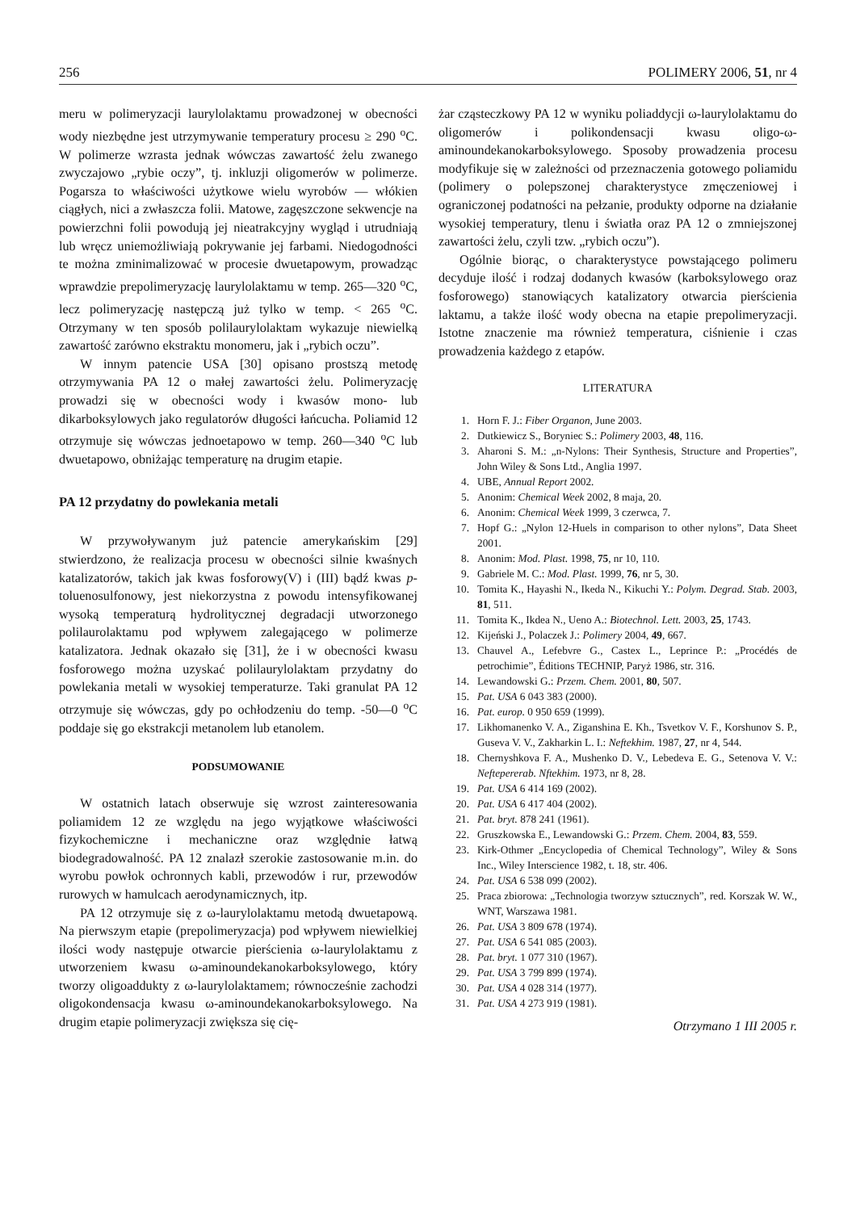256 POLIMERY 2006, 51, nr 4
meru w polimeryzacji laurylolaktamu prowadzonej w obecności wody niezbędne jest utrzymywanie temperatury procesu ≥ 290 <sup>o</sup>C. W polimerze wzrasta jednak wówczas zawartość żelu zwanego zwyczajowo „rybie oczy”, tj. inkluzji oligomerów w polimerze. Pogarsza to właściwości użytkowe wielu wyrobów — włókien ciągłych, nici a zwłaszcza folii. Matowe, zagęszczone sekwencje na powierzchni folii powodują jej nieatrakcyjny wygląd i utrudniają lub wręcz uniemożliwiają pokrywanie jej farbami. Niedogodności te można zminimalizować w procesie dwuetapowym, prowadząc wprawdzie prepolimeryzację laurylolaktamu w temp. 265—320 <sup>o</sup>C, lecz polimeryzację następczą już tylko w temp. < 265 <sup>o</sup>C. Otrzymany w ten sposób polilaurylolaktam wykazuje niewielką zawartość zarówno ekstraktu monomeru, jak i „rybich oczu”.
W innym patencie USA [30] opisano prostszą metodę otrzymywania PA 12 o małej zawartości żelu. Polimeryzację prowadzi się w obecności wody i kwasów mono- lub dikarboksylowych jako regulatorów długości łańcucha. Poliamid 12 otrzymuje się wówczas jednoetapowo w temp. 260—340 <sup>o</sup>C lub dwuetapowo, obniżając temperaturę na drugim etapie.
PA 12 przydatny do powlekania metali
W przywoływanym już patencie amerykańskim [29] stwierdzono, że realizacja procesu w obecności silnie kwaśnych katalizatorów, takich jak kwas fosforowy(V) i (III) bądź kwas p-toluenosulfonowy, jest niekorzystna z powodu intensyfikowanej wysoką temperaturą hydrolitycznej degradacji utworzonego polilaurolaktamu pod wpływem zalegającego w polimerze katalizatora. Jednak okazało się [31], że i w obecności kwasu fosforowego można uzyskać polilaurylolaktam przydatny do powlekania metali w wysokiej temperaturze. Taki granulat PA 12 otrzymuje się wówczas, gdy po ochłodzeniu do temp. -50—0 <sup>o</sup>C poddaje się go ekstrakcji metanolem lub etanolem.
PODSUMOWANIE
W ostatnich latach obserwuje się wzrost zainteresowania poliamidem 12 ze względu na jego wyjątkowe właściwości fizykochemiczne i mechaniczne oraz względnie łatwą biodegradowalność. PA 12 znalazł szerokie zastosowanie m.in. do wyrobu powłok ochronnych kabli, przewodów i rur, przewodów rurowych w hamulcach aerodynamicznych, itp.
PA 12 otrzymuje się z ω-laurylolaktamu metodą dwuetapową. Na pierwszym etapie (prepolimeryzacja) pod wpływem niewielkiej ilości wody następuje otwarcie pierścienia ω-laurylolaktamu z utworzeniem kwasu ω-aminoundekanokarboksylowego, który tworzy oligoaddukty z ω-laurylolaktamem; równocześnie zachodzi oligokondensacja kwasu ω-aminoundekanokarboksylowego. Na drugim etapie polimeryzacji zwiększa się cię-
żar cząsteczkowy PA 12 w wyniku poliaddycji ω-laurylolaktamu do oligomerów i polikondensacji kwasu oligo-ω-aminoundekanokarboksylowego. Sposoby prowadzenia procesu modyfikuje się w zależności od przeznaczenia gotowego poliamidu (polimery o polepszonej charakterystyce zmęczeniowej i ograniczonej podatności na pełzanie, produkty odporne na działanie wysokiej temperatury, tlenu i światła oraz PA 12 o zmniejszonej zawartości żelu, czyli tzw. „rybich oczu”).
Ogólnie biorąc, o charakterystyce powstającego polimeru decyduje ilość i rodzaj dodanych kwasów (karboksylowego oraz fosforowego) stanowiących katalizatory otwarcia pierścienia laktamu, a także ilość wody obecna na etapie prepolimeryzacji. Istotne znaczenie ma również temperatura, ciśnienie i czas prowadzenia każdego z etapów.
LITERATURA
1. Horn F. J.: Fiber Organon, June 2003.
2. Dutkiewicz S., Boryniec S.: Polimery 2003, 48, 116.
3. Aharoni S. M.: „n-Nylons: Their Synthesis, Structure and Properties”, John Wiley & Sons Ltd., Anglia 1997.
4. UBE, Annual Report 2002.
5. Anonim: Chemical Week 2002, 8 maja, 20.
6. Anonim: Chemical Week 1999, 3 czerwca, 7.
7. Hopf G.: „Nylon 12-Huels in comparison to other nylons”, Data Sheet 2001.
8. Anonim: Mod. Plast. 1998, 75, nr 10, 110.
9. Gabriele M. C.: Mod. Plast. 1999, 76, nr 5, 30.
10. Tomita K., Hayashi N., Ikeda N., Kikuchi Y.: Polym. Degrad. Stab. 2003, 81, 511.
11. Tomita K., Ikdea N., Ueno A.: Biotechnol. Lett. 2003, 25, 1743.
12. Kijeński J., Polaczek J.: Polimery 2004, 49, 667.
13. Chauvel A., Lefebvre G., Castex L., Leprince P.: „Procédés de petrochimie”, Éditions TECHNIP, Paryż 1986, str. 316.
14. Lewandowski G.: Przem. Chem. 2001, 80, 507.
15. Pat. USA 6 043 383 (2000).
16. Pat. europ. 0 950 659 (1999).
17. Likhomanenko V. A., Ziganshina E. Kh., Tsvetkov V. F., Korshunov S. P., Guseva V. V., Zakharkin L. I.: Neftekhim. 1987, 27, nr 4, 544.
18. Chernyshkova F. A., Mushenko D. V., Lebedeva E. G., Setenova V. V.: Neftepererab. Nftekhim. 1973, nr 8, 28.
19. Pat. USA 6 414 169 (2002).
20. Pat. USA 6 417 404 (2002).
21. Pat. bryt. 878 241 (1961).
22. Gruszkowska E., Lewandowski G.: Przem. Chem. 2004, 83, 559.
23. Kirk-Othmer „Encyclopedia of Chemical Technology”, Wiley & Sons Inc., Wiley Interscience 1982, t. 18, str. 406.
24. Pat. USA 6 538 099 (2002).
25. Praca zbiorowa: „Technologia tworzyw sztucznych”, red. Korszak W. W., WNT, Warszawa 1981.
26. Pat. USA 3 809 678 (1974).
27. Pat. USA 6 541 085 (2003).
28. Pat. bryt. 1 077 310 (1967).
29. Pat. USA 3 799 899 (1974).
30. Pat. USA 4 028 314 (1977).
31. Pat. USA 4 273 919 (1981).
Otrzymano 1 III 2005 r.